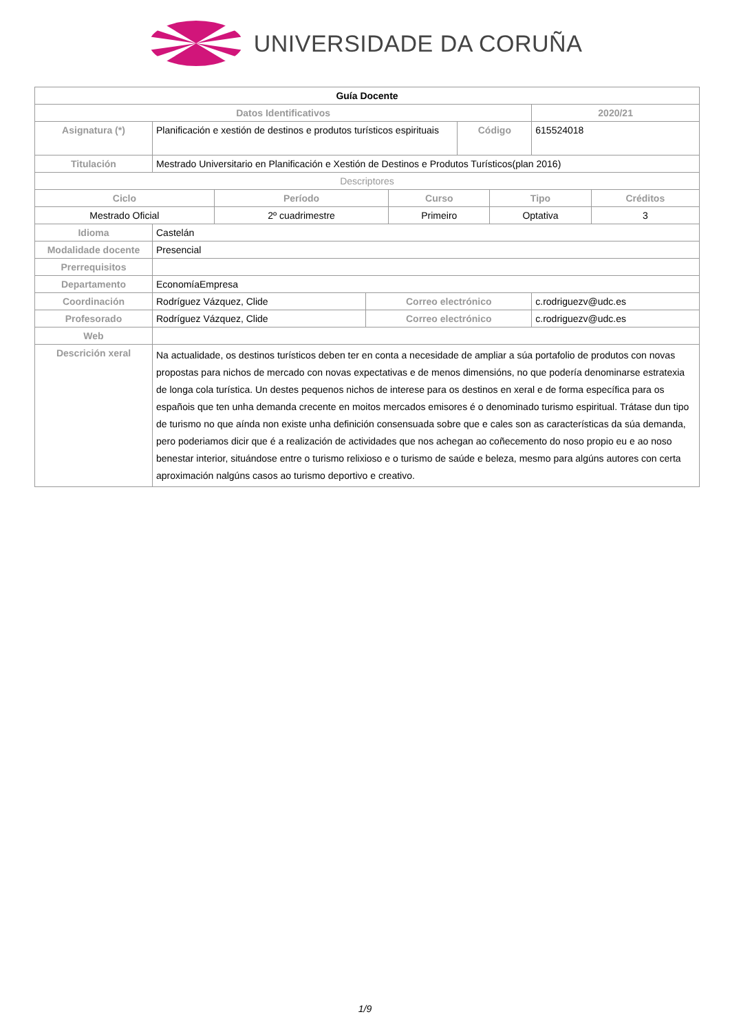UNIVERSIDADE DA CORUÑA
| Guía Docente | | | | | |
| Datos Identificativos | | | | | 2020/21 |
| Asignatura (*) | Planificación e xestión de destinos e produtos turísticos espirituais | | Código | | 615524018 |
| Titulación | Mestrado Universitario en Planificación e Xestión de Destinos e Produtos Turísticos(plan 2016) | | | | |
| Descriptores | | | | | |
| / Ciclo / Período / Curso / Tipo / Créditos / / --- / --- / --- / --- / --- / / Mestrado Oficial / 2º cuadrimestre / Primeiro / Optativa / 3 / | | | | | |
| Idioma | Castelán | | | | |
| Modalidade docente | Presencial | | | | |
| Prerrequisitos | | | | | |
| Departamento | EconomíaEmpresa | | | | |
| Coordinación | Rodríguez Vázquez, Clide | Correo electrónico | | c.rodriguezv@udc.es | |
| Profesorado | Rodríguez Vázquez, Clide | Correo electrónico | | c.rodriguezv@udc.es | |
| Web | | | | | |
| Descrición xeral | Na actualidade, os destinos turísticos deben ter en conta a necesidade de ampliar a súa portafolio de produtos con novas propostas para nichos de mercado con novas expectativas e de menos dimensións, no que podería denominarse estratexia de longa cola turística. Un destes pequenos nichos de interese para os destinos en xeral e de forma específica para os españois que ten unha demanda crecente en moitos mercados emisores é o denominado turismo espiritual. Trátase dun tipo de turismo no que aínda non existe unha definición consensuada sobre que e cales son as características da súa demanda, pero poderiamos dicir que é a realización de actividades que nos achegan ao coñecemento do noso propio eu e ao noso benestar interior, situándose entre o turismo relixioso e o turismo de saúde e beleza, mesmo para algúns autores con certa aproximación nalgúns casos ao turismo deportivo e creativo. | | | | |
1/9